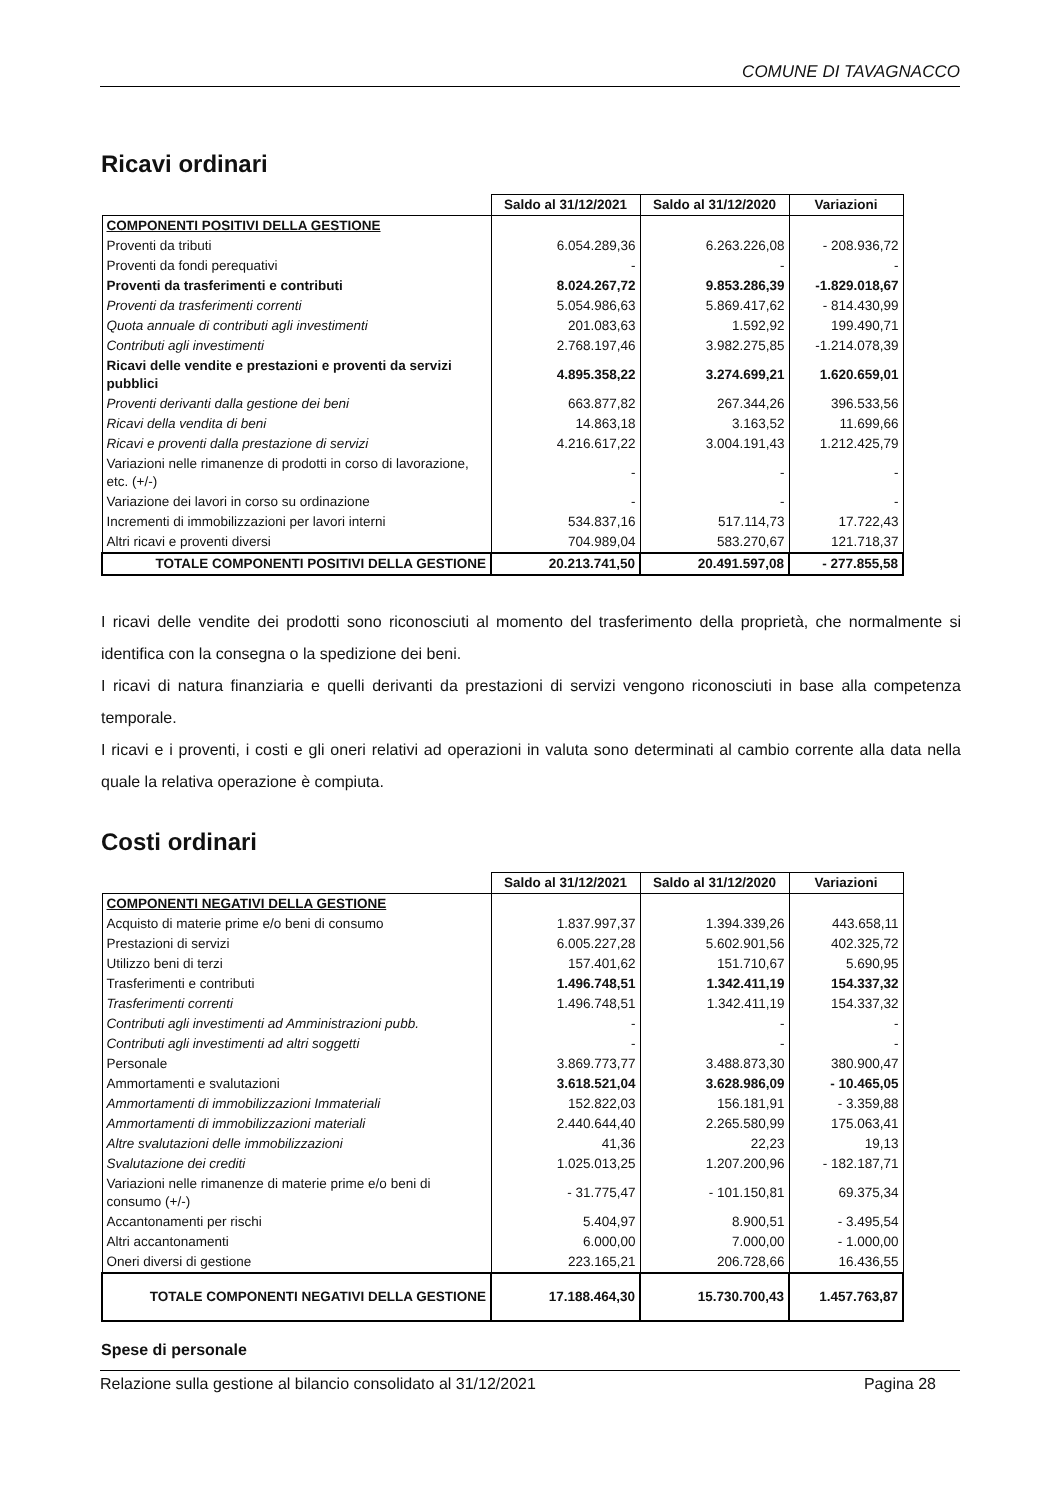COMUNE DI TAVAGNACCO
Ricavi ordinari
| | Saldo al 31/12/2021 | Saldo al 31/12/2020 | Variazioni |
| COMPONENTI POSITIVI DELLA GESTIONE | | | |
| Proventi da tributi | 6.054.289,36 | 6.263.226,08 | - 208.936,72 |
| Proventi da fondi perequativi | - | - | - |
| Proventi da trasferimenti e contributi | 8.024.267,72 | 9.853.286,39 | -1.829.018,67 |
| Proventi da trasferimenti correnti | 5.054.986,63 | 5.869.417,62 | - 814.430,99 |
| Quota annuale di contributi agli investimenti | 201.083,63 | 1.592,92 | 199.490,71 |
| Contributi agli investimenti | 2.768.197,46 | 3.982.275,85 | -1.214.078,39 |
| Ricavi delle vendite e prestazioni e proventi da servizi pubblici | 4.895.358,22 | 3.274.699,21 | 1.620.659,01 |
| Proventi derivanti dalla gestione dei beni | 663.877,82 | 267.344,26 | 396.533,56 |
| Ricavi della vendita di beni | 14.863,18 | 3.163,52 | 11.699,66 |
| Ricavi e proventi dalla prestazione di servizi | 4.216.617,22 | 3.004.191,43 | 1.212.425,79 |
| Variazioni nelle rimanenze di prodotti in corso di lavorazione, etc. (+/-) | - | - | - |
| Variazione dei lavori in corso su ordinazione | - | - | - |
| Incrementi di immobilizzazioni per lavori interni | 534.837,16 | 517.114,73 | 17.722,43 |
| Altri ricavi e proventi diversi | 704.989,04 | 583.270,67 | 121.718,37 |
| TOTALE COMPONENTI POSITIVI DELLA GESTIONE | 20.213.741,50 | 20.491.597,08 | - 277.855,58 |
I ricavi delle vendite dei prodotti sono riconosciuti al momento del trasferimento della proprietà, che normalmente si identifica con la consegna o la spedizione dei beni.
I ricavi di natura finanziaria e quelli derivanti da prestazioni di servizi vengono riconosciuti in base alla competenza temporale.
I ricavi e i proventi, i costi e gli oneri relativi ad operazioni in valuta sono determinati al cambio corrente alla data nella quale la relativa operazione è compiuta.
Costi ordinari
| | Saldo al 31/12/2021 | Saldo al 31/12/2020 | Variazioni |
| COMPONENTI NEGATIVI DELLA GESTIONE | | | |
| Acquisto di materie prime e/o beni di consumo | 1.837.997,37 | 1.394.339,26 | 443.658,11 |
| Prestazioni di servizi | 6.005.227,28 | 5.602.901,56 | 402.325,72 |
| Utilizzo beni di terzi | 157.401,62 | 151.710,67 | 5.690,95 |
| Trasferimenti e contributi | 1.496.748,51 | 1.342.411,19 | 154.337,32 |
| Trasferimenti correnti | 1.496.748,51 | 1.342.411,19 | 154.337,32 |
| Contributi agli investimenti ad Amministrazioni pubb. | - | - | - |
| Contributi agli investimenti ad altri soggetti | - | - | - |
| Personale | 3.869.773,77 | 3.488.873,30 | 380.900,47 |
| Ammortamenti e svalutazioni | 3.618.521,04 | 3.628.986,09 | - 10.465,05 |
| Ammortamenti di immobilizzazioni Immateriali | 152.822,03 | 156.181,91 | - 3.359,88 |
| Ammortamenti di immobilizzazioni materiali | 2.440.644,40 | 2.265.580,99 | 175.063,41 |
| Altre svalutazioni delle immobilizzazioni | 41,36 | 22,23 | 19,13 |
| Svalutazione dei crediti | 1.025.013,25 | 1.207.200,96 | - 182.187,71 |
| Variazioni nelle rimanenze di materie prime e/o beni di consumo (+/-) | - 31.775,47 | - 101.150,81 | 69.375,34 |
| Accantonamenti per rischi | 5.404,97 | 8.900,51 | - 3.495,54 |
| Altri accantonamenti | 6.000,00 | 7.000,00 | - 1.000,00 |
| Oneri diversi di gestione | 223.165,21 | 206.728,66 | 16.436,55 |
| TOTALE COMPONENTI NEGATIVI DELLA GESTIONE | 17.188.464,30 | 15.730.700,43 | 1.457.763,87 |
Spese di personale
Relazione sulla gestione al bilancio consolidato al 31/12/2021 Pagina 28